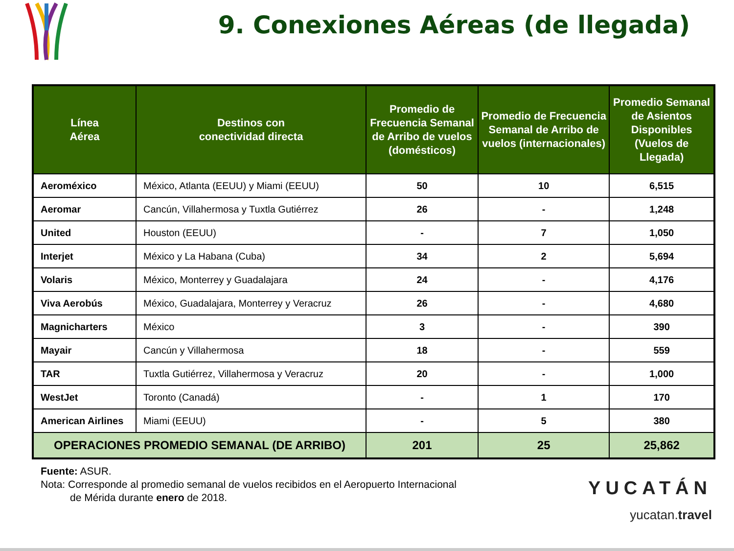9. Conexiones Aéreas (de llegada)
| Línea Aérea | Destinos con conectividad directa | Promedio de Frecuencia Semanal de Arribo de vuelos (domésticos) | Promedio de Frecuencia Semanal de Arribo de vuelos (internacionales) | Promedio Semanal de Asientos Disponibles (Vuelos de Llegada) |
| --- | --- | --- | --- | --- |
| Aeroméxico | México, Atlanta (EEUU) y Miami (EEUU) | 50 | 10 | 6,515 |
| Aeromar | Cancún, Villahermosa y Tuxtla Gutiérrez | 26 | - | 1,248 |
| United | Houston (EEUU) | - | 7 | 1,050 |
| Interjet | México y La Habana (Cuba) | 34 | 2 | 5,694 |
| Volaris | México, Monterrey y Guadalajara | 24 | - | 4,176 |
| Viva Aerobús | México, Guadalajara, Monterrey y Veracruz | 26 | - | 4,680 |
| Magnicharters | México | 3 | - | 390 |
| Mayair | Cancún y Villahermosa | 18 | - | 559 |
| TAR | Tuxtla Gutiérrez, Villahermosa y Veracruz | 20 | - | 1,000 |
| WestJet | Toronto (Canadá) | - | 1 | 170 |
| American Airlines | Miami (EEUU) | - | 5 | 380 |
| OPERACIONES PROMEDIO SEMANAL (DE ARRIBO) | | 201 | 25 | 25,862 |
Fuente: ASUR.
Nota: Corresponde al promedio semanal de vuelos recibidos en el Aeropuerto Internacional
de Mérida durante enero de 2018.
YUCATÁN
yucatan.travel